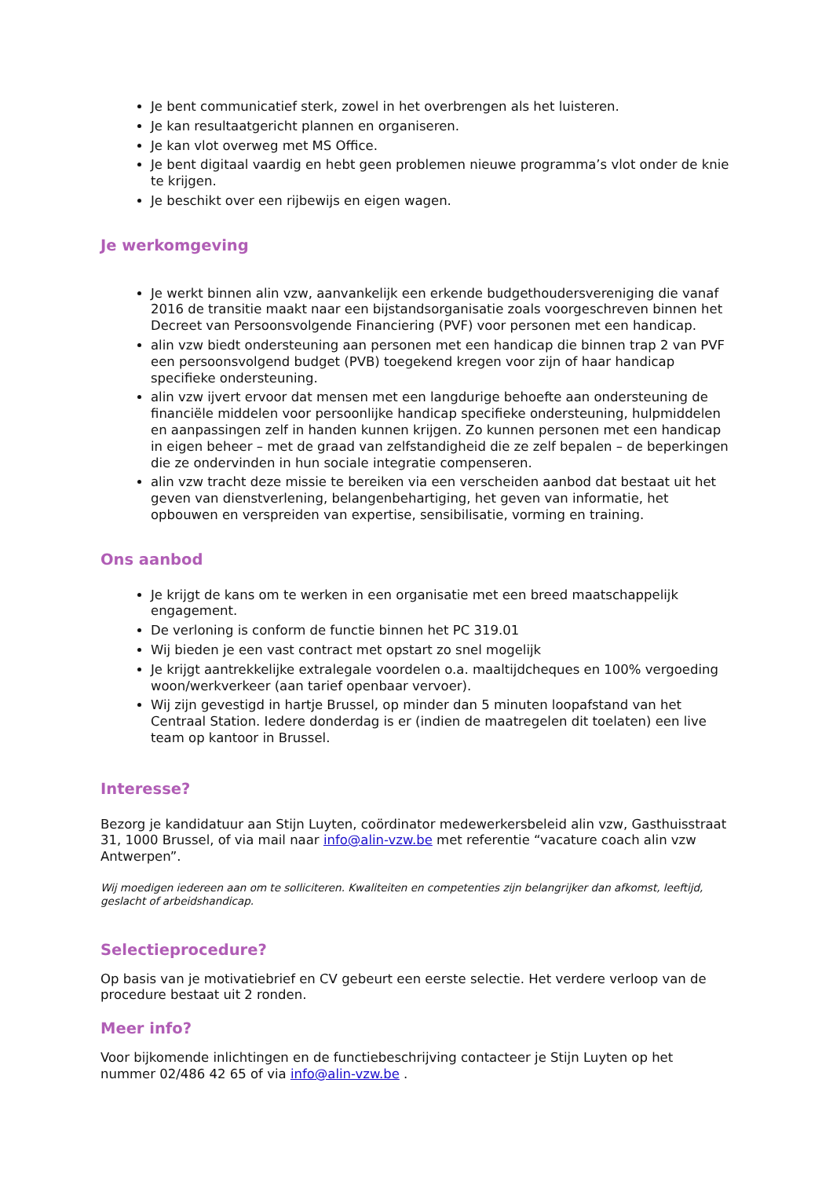Je bent communicatief sterk, zowel in het overbrengen als het luisteren.
Je kan resultaatgericht plannen en organiseren.
Je kan vlot overweg met MS Office.
Je bent digitaal vaardig en hebt geen problemen nieuwe programma’s vlot onder de knie te krijgen.
Je beschikt over een rijbewijs en eigen wagen.
Je werkomgeving
Je werkt binnen alin vzw, aanvankelijk een erkende budgethoudersvereniging die vanaf 2016 de transitie maakt naar een bijstandsorganisatie zoals voorgeschreven binnen het Decreet van Persoonsvolgende Financiering (PVF) voor personen met een handicap.
alin vzw biedt ondersteuning aan personen met een handicap die binnen trap 2 van PVF een persoonsvolgend budget (PVB) toegekend kregen voor zijn of haar handicap specifieke ondersteuning.
alin vzw ijvert ervoor dat mensen met een langdurige behoefte aan ondersteuning de financiële middelen voor persoonlijke handicap specifieke ondersteuning, hulpmiddelen en aanpassingen zelf in handen kunnen krijgen. Zo kunnen personen met een handicap in eigen beheer – met de graad van zelfstandigheid die ze zelf bepalen – de beperkingen die ze ondervinden in hun sociale integratie compenseren.
alin vzw tracht deze missie te bereiken via een verscheiden aanbod dat bestaat uit het geven van dienstverlening, belangenbehartiging, het geven van informatie, het opbouwen en verspreiden van expertise, sensibilisatie, vorming en training.
Ons aanbod
Je krijgt de kans om te werken in een organisatie met een breed maatschappelijk engagement.
De verloning is conform de functie binnen het PC 319.01
Wij bieden je een vast contract met opstart zo snel mogelijk
Je krijgt aantrekkelijke extralegale voordelen o.a. maaltijdcheques en 100% vergoeding woon/werkverkeer (aan tarief openbaar vervoer).
Wij zijn gevestigd in hartje Brussel, op minder dan 5 minuten loopafstand van het Centraal Station. Iedere donderdag is er (indien de maatregelen dit toelaten) een live team op kantoor in Brussel.
Interesse?
Bezorg je kandidatuur aan Stijn Luyten, coördinator medewerkersbeleid alin vzw, Gasthuisstraat 31, 1000 Brussel, of via mail naar info@alin-vzw.be met referentie “vacature coach alin vzw Antwerpen”.
Wij moedigen iedereen aan om te solliciteren. Kwaliteiten en competenties zijn belangrijker dan afkomst, leeftijd, geslacht of arbeidshandicap.
Selectieprocedure?
Op basis van je motivatiebrief en CV gebeurt een eerste selectie. Het verdere verloop van de procedure bestaat uit 2 ronden.
Meer info?
Voor bijkomende inlichtingen en de functiebeschrijving contacteer je Stijn Luyten op het nummer 02/486 42 65 of via info@alin-vzw.be .